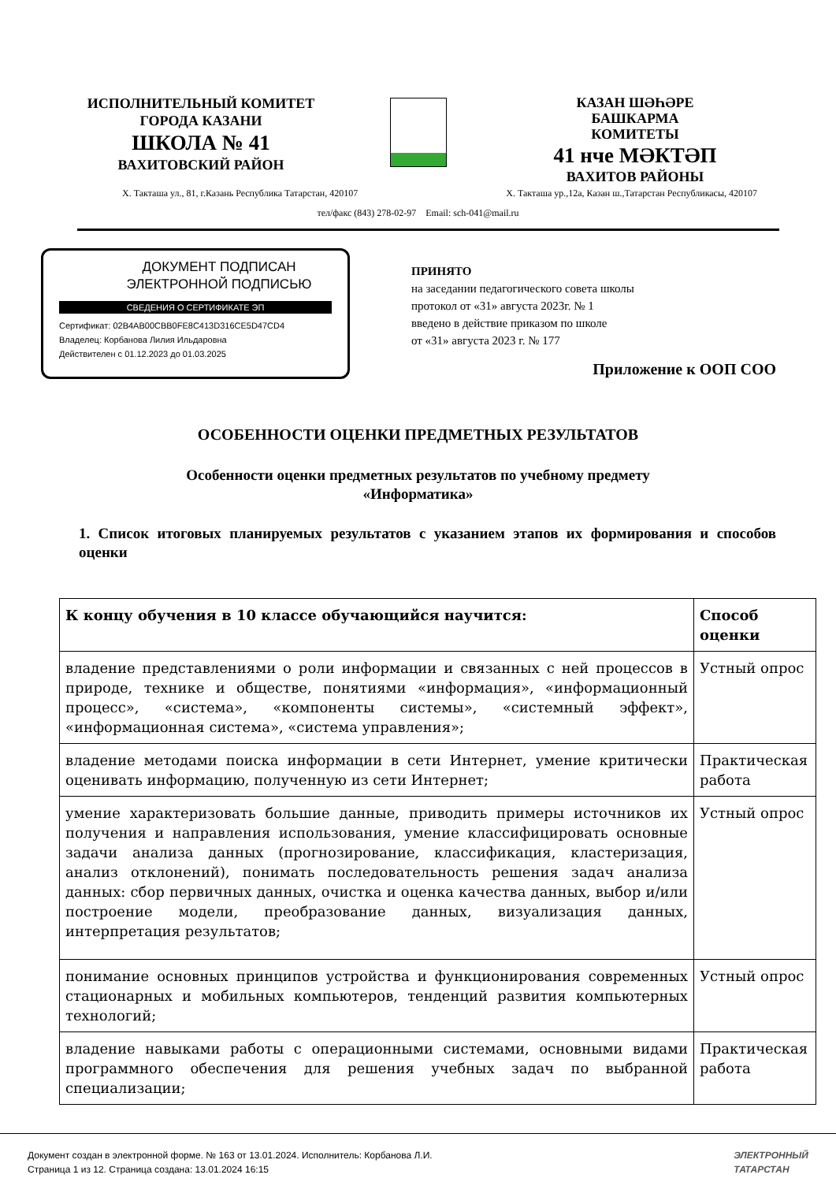ИСПОЛНИТЕЛЬНЫЙ КОМИТЕТ
ГОРОДА КАЗАНИ
ШКОЛА № 41
ВАХИТОВСКИЙ РАЙОН
КАЗАН ШӘҺӘРЕ
БАШКАРМА
КОМИТЕТЫ
41 нче МӘКТӘП
ВАХИТОВ РАЙОНЫ
Х. Такташа ул., 81, г.Казань Республика Татарстан, 420107 Х. Такташа ур.,12а, Казан ш.,Татарстан Республикасы, 420107
тел/факс (843) 278-02-97 Email: sch-041@mail.ru
ДОКУМЕНТ ПОДПИСАН
ЭЛЕКТРОННОЙ ПОДПИСЬЮ
СВЕДЕНИЯ О СЕРТИФИКАТЕ ЭП
Сертификат: 02B4AB00CBB0FE8C413D316CE5D47CD4
Владелец: Корбанова Лилия Ильдаровна
Действителен с 01.12.2023 до 01.03.2025
ПРИНЯТО
на заседании педагогического совета школы
протокол от «31» августа 2023г. № 1
введено в действие приказом по школе
от «31» августа 2023 г. № 177
Приложение к ООП СОО
ОСОБЕННОСТИ ОЦЕНКИ ПРЕДМЕТНЫХ РЕЗУЛЬТАТОВ
Особенности оценки предметных результатов по учебному предмету
«Информатика»
1. Список итоговых планируемых результатов с указанием этапов их формирования и способов оценки
| К концу обучения в 10 классе обучающийся научится: | Способ оценки |
| --- | --- |
| владение представлениями о роли информации и связанных с ней процессов в природе, технике и обществе, понятиями «информация», «информационный процесс», «система», «компоненты системы», «системный эффект», «информационная система», «система управления»; | Устный опрос |
| владение методами поиска информации в сети Интернет, умение критически оценивать информацию, полученную из сети Интернет; | Практическая работа |
| умение характеризовать большие данные, приводить примеры источников их получения и направления использования, умение классифицировать основные задачи анализа данных (прогнозирование, классификация, кластеризация, анализ отклонений), понимать последовательность решения задач анализа данных: сбор первичных данных, очистка и оценка качества данных, выбор и/или построение модели, преобразование данных, визуализация данных, интерпретация результатов; | Устный опрос |
| понимание основных принципов устройства и функционирования современных стационарных и мобильных компьютеров, тенденций развития компьютерных технологий; | Устный опрос |
| владение навыками работы с операционными системами, основными видами программного обеспечения для решения учебных задач по выбранной специализации; | Практическая работа |
Документ создан в электронной форме. № 163 от 13.01.2024. Исполнитель: Корбанова Л.И.
Страница 1 из 12. Страница создана: 13.01.2024 16:15
ЭЛЕКТРОННЫЙ
ТАТАРСТАН